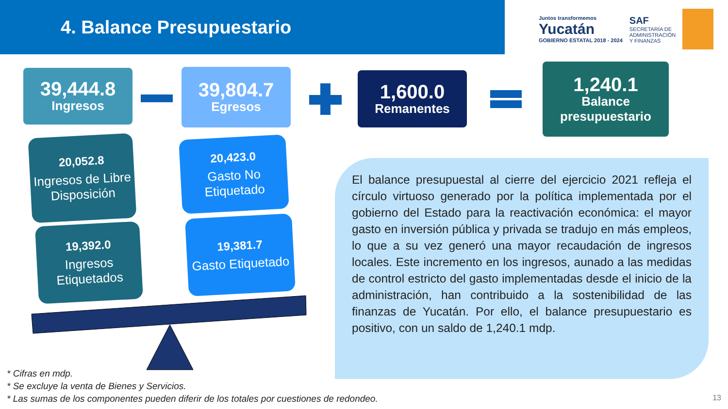4. Balance Presupuestario
Juntos transformemos
Yucatán
GOBIERNO ESTATAL 2018 - 2024
SAF
SECRETARÍA DE
ADMINISTRACIÓN
Y FINANZAS
39,444.8
Ingresos
39,804.7
Egresos
1,600.0
Remanentes
1,240.1
Balance presupuestario
20,052.8
Ingresos de Libre Disposición
20,423.0
Gasto No Etiquetado
19,392.0
Ingresos Etiquetados
19,381.7
Gasto Etiquetado
El balance presupuestal al cierre del ejercicio 2021 refleja el círculo virtuoso generado por la política implementada por el gobierno del Estado para la reactivación económica: el mayor gasto en inversión pública y privada se tradujo en más empleos, lo que a su vez generó una mayor recaudación de ingresos locales. Este incremento en los ingresos, aunado a las medidas de control estricto del gasto implementadas desde el inicio de la administración, han contribuido a la sostenibilidad de las finanzas de Yucatán. Por ello, el balance presupuestario es positivo, con un saldo de 1,240.1 mdp.
* Cifras en mdp.
* Se excluye la venta de Bienes y Servicios.
* Las sumas de los componentes pueden diferir de los totales por cuestiones de redondeo.
13